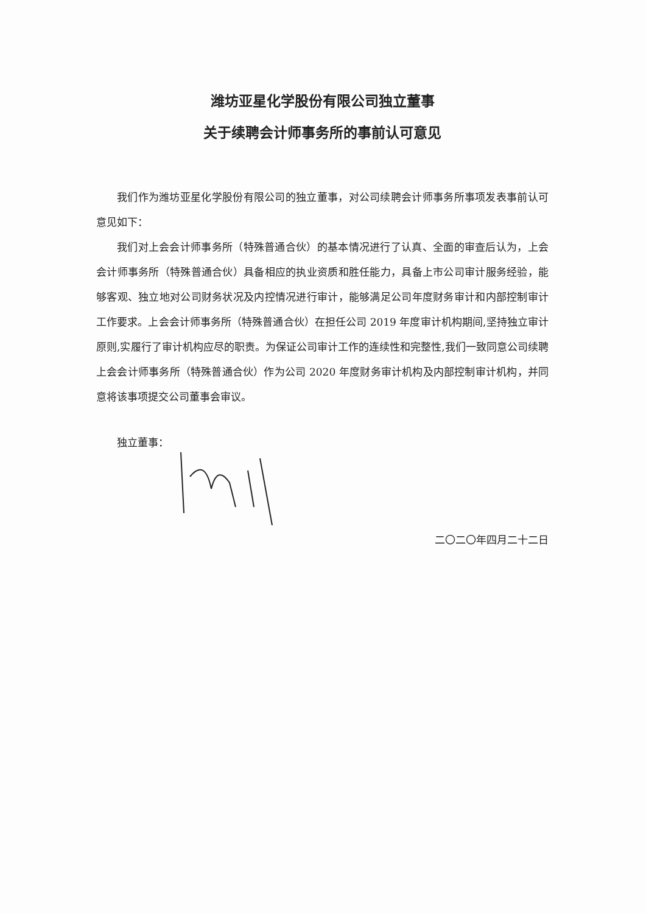潍坊亚星化学股份有限公司独立董事
关于续聘会计师事务所的事前认可意见
我们作为潍坊亚星化学股份有限公司的独立董事，对公司续聘会计师事务所事项发表事前认可意见如下：
我们对上会会计师事务所（特殊普通合伙）的基本情况进行了认真、全面的审查后认为，上会会计师事务所（特殊普通合伙）具备相应的执业资质和胜任能力，具备上市公司审计服务经验，能够客观、独立地对公司财务状况及内控情况进行审计，能够满足公司年度财务审计和内部控制审计工作要求。上会会计师事务所（特殊普通合伙）在担任公司 2019 年度审计机构期间,坚持独立审计原则,实履行了审计机构应尽的职责。为保证公司审计工作的连续性和完整性,我们一致同意公司续聘上会会计师事务所（特殊普通合伙）作为公司 2020 年度财务审计机构及内部控制审计机构，并同意将该事项提交公司董事会审议。
独立董事：
二〇二〇年四月二十二日